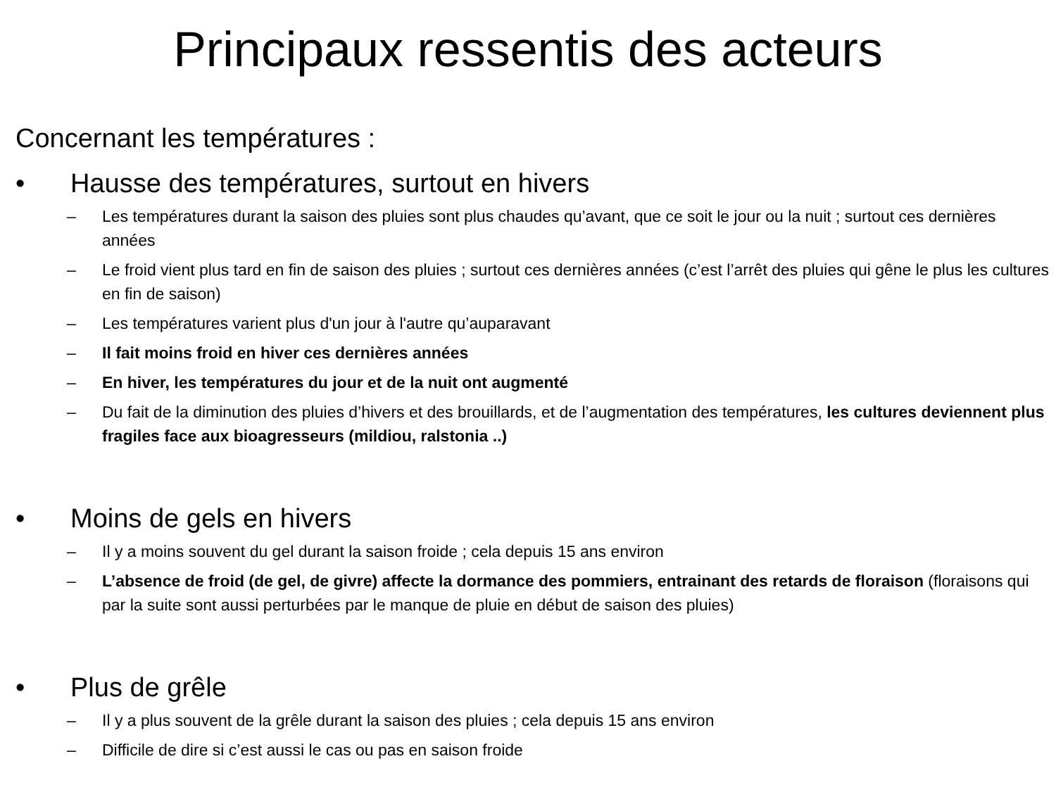Principaux ressentis des acteurs
Concernant les températures :
• Hausse des températures, surtout en hivers
– Les températures durant la saison des pluies sont plus chaudes qu’avant, que ce soit le jour ou la nuit ; surtout ces dernières années
– Le froid vient plus tard en fin de saison des pluies ; surtout ces dernières années (c’est l’arrêt des pluies qui gêne le plus les cultures en fin de saison)
– Les températures varient plus d'un jour à l'autre qu’auparavant
– Il fait moins froid en hiver ces dernières années
– En hiver, les températures du jour et de la nuit ont augmenté
– Du fait de la diminution des pluies d’hivers et des brouillards, et de l’augmentation des températures, les cultures deviennent plus fragiles face aux bioagresseurs (mildiou, ralstonia ..)
• Moins de gels en hivers
– Il y a moins souvent du gel durant la saison froide ; cela depuis 15 ans environ
– L’absence de froid (de gel, de givre) affecte la dormance des pommiers, entrainant des retards de floraison (floraisons qui par la suite sont aussi perturbées par le manque de pluie en début de saison des pluies)
• Plus de grêle
– Il y a plus souvent de la grêle durant la saison des pluies ; cela depuis 15 ans environ
– Difficile de dire si c’est aussi le cas ou pas en saison froide